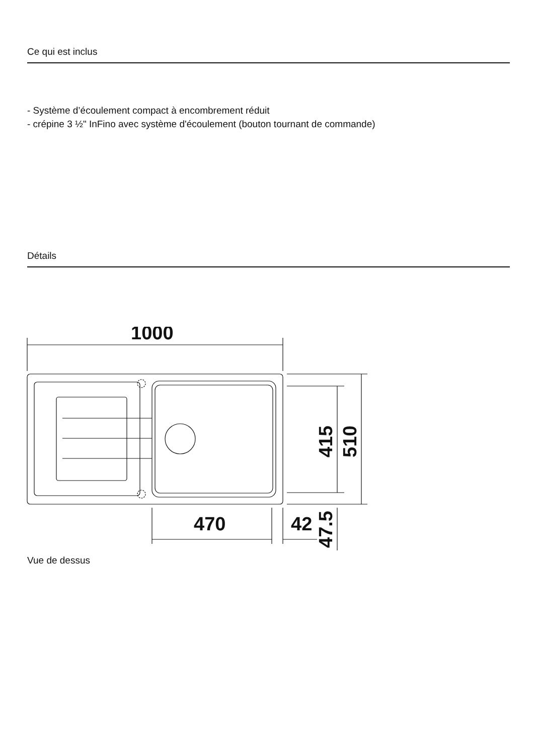Ce qui est inclus
- Système d’écoulement compact à encombrement réduit
- crépine 3 ½" InFino avec système d'écoulement (bouton tournant de commande)
Détails
1000
470
42
415
510
47.5
Vue de dessus